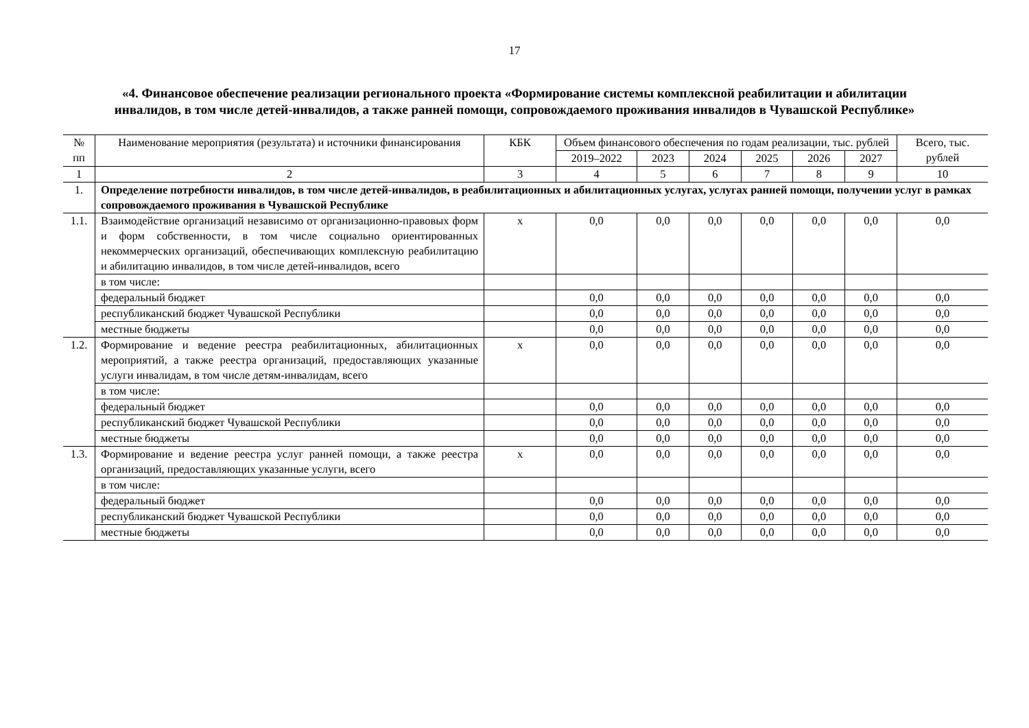17
«4. Финансовое обеспечение реализации регионального проекта «Формирование системы комплексной реабилитации и абилитации инвалидов, в том числе детей-инвалидов, а также ранней помощи, сопровождаемого проживания инвалидов в Чувашской Республике»
| № пп | Наименование мероприятия (результата) и источники финансирования | КБК | Объем финансового обеспечения по годам реализации, тыс. рублей | | | | | | Всего, тыс. рублей |
| --- | --- | --- | --- | --- | --- | --- | --- | --- | --- |
| | | | 2019–2022 | 2023 | 2024 | 2025 | 2026 | 2027 | |
| 1 | 2 | 3 | 4 | 5 | 6 | 7 | 8 | 9 | 10 |
| 1. | Определение потребности инвалидов, в том числе детей-инвалидов, в реабилитационных и абилитационных услугах, услугах ранней помощи, получении услуг в рамках сопровождаемого проживания в Чувашской Республике | | | | | | | | |
| 1.1. | Взаимодействие организаций независимо от организационно-правовых форм и форм собственности, в том числе социально ориентированных некоммерческих организаций, обеспечивающих комплексную реабилитацию и абилитацию инвалидов, в том числе детей-инвалидов, всего | х | 0,0 | 0,0 | 0,0 | 0,0 | 0,0 | 0,0 | 0,0 |
| | в том числе: | | | | | | | | |
| | федеральный бюджет | | 0,0 | 0,0 | 0,0 | 0,0 | 0,0 | 0,0 | 0,0 |
| | республиканский бюджет Чувашской Республики | | 0,0 | 0,0 | 0,0 | 0,0 | 0,0 | 0,0 | 0,0 |
| | местные бюджеты | | 0,0 | 0,0 | 0,0 | 0,0 | 0,0 | 0,0 | 0,0 |
| 1.2. | Формирование и ведение реестра реабилитационных, абилитационных мероприятий, а также реестра организаций, предоставляющих указанные услуги инвалидам, в том числе детям-инвалидам, всего | х | 0,0 | 0,0 | 0,0 | 0,0 | 0,0 | 0,0 | 0,0 |
| | в том числе: | | | | | | | | |
| | федеральный бюджет | | 0,0 | 0,0 | 0,0 | 0,0 | 0,0 | 0,0 | 0,0 |
| | республиканский бюджет Чувашской Республики | | 0,0 | 0,0 | 0,0 | 0,0 | 0,0 | 0,0 | 0,0 |
| | местные бюджеты | | 0,0 | 0,0 | 0,0 | 0,0 | 0,0 | 0,0 | 0,0 |
| 1.3. | Формирование и ведение реестра услуг ранней помощи, а также реестра организаций, предоставляющих указанные услуги, всего | х | 0,0 | 0,0 | 0,0 | 0,0 | 0,0 | 0,0 | 0,0 |
| | в том числе: | | | | | | | | |
| | федеральный бюджет | | 0,0 | 0,0 | 0,0 | 0,0 | 0,0 | 0,0 | 0,0 |
| | республиканский бюджет Чувашской Республики | | 0,0 | 0,0 | 0,0 | 0,0 | 0,0 | 0,0 | 0,0 |
| | местные бюджеты | | 0,0 | 0,0 | 0,0 | 0,0 | 0,0 | 0,0 | 0,0 |